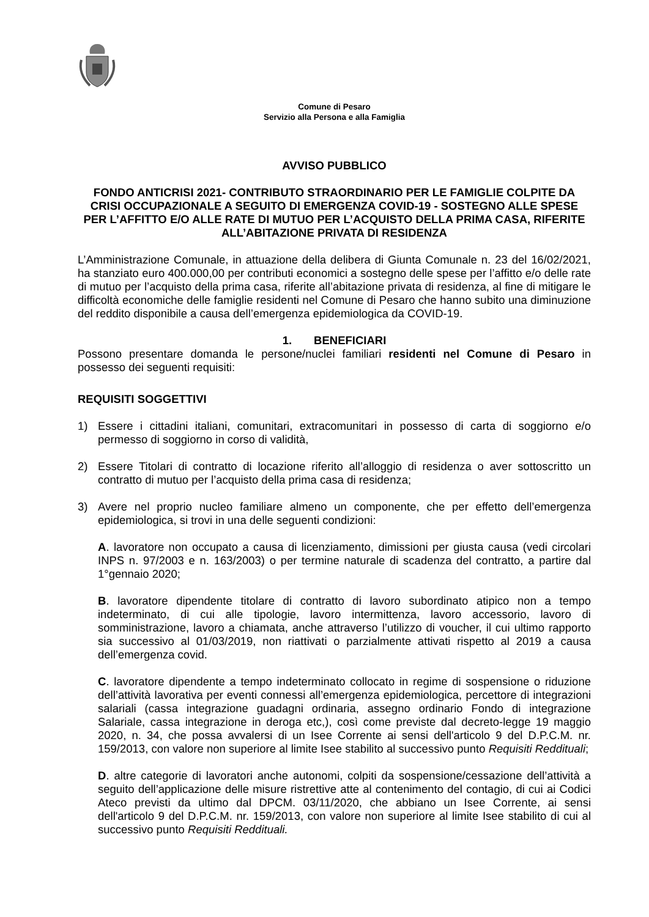Comune di Pesaro
Servizio alla Persona e alla Famiglia
AVVISO PUBBLICO
FONDO ANTICRISI 2021- CONTRIBUTO STRAORDINARIO PER LE FAMIGLIE COLPITE DA CRISI OCCUPAZIONALE A SEGUITO DI EMERGENZA COVID-19 - SOSTEGNO ALLE SPESE PER L’AFFITTO E/O ALLE RATE DI MUTUO PER L’ACQUISTO DELLA PRIMA CASA, RIFERITE ALL’ABITAZIONE PRIVATA DI RESIDENZA
L’Amministrazione Comunale, in attuazione della delibera di Giunta Comunale n. 23 del 16/02/2021, ha stanziato euro 400.000,00 per contributi economici a sostegno delle spese per l’affitto e/o delle rate di mutuo per l’acquisto della prima casa, riferite all’abitazione privata di residenza, al fine di mitigare le difficoltà economiche delle famiglie residenti nel Comune di Pesaro che hanno subito una diminuzione del reddito disponibile a causa dell’emergenza epidemiologica da COVID-19.
1. BENEFICIARI
Possono presentare domanda le persone/nuclei familiari residenti nel Comune di Pesaro in possesso dei seguenti requisiti:
REQUISITI SOGGETTIVI
1) Essere i cittadini italiani, comunitari, extracomunitari in possesso di carta di soggiorno e/o permesso di soggiorno in corso di validità,
2) Essere Titolari di contratto di locazione riferito all’alloggio di residenza o aver sottoscritto un contratto di mutuo per l’acquisto della prima casa di residenza;
3) Avere nel proprio nucleo familiare almeno un componente, che per effetto dell’emergenza epidemiologica, si trovi in una delle seguenti condizioni:
A. lavoratore non occupato a causa di licenziamento, dimissioni per giusta causa (vedi circolari INPS n. 97/2003 e n. 163/2003) o per termine naturale di scadenza del contratto, a partire dal 1°gennaio 2020;
B. lavoratore dipendente titolare di contratto di lavoro subordinato atipico non a tempo indeterminato, di cui alle tipologie, lavoro intermittenza, lavoro accessorio, lavoro di somministrazione, lavoro a chiamata, anche attraverso l’utilizzo di voucher, il cui ultimo rapporto sia successivo al 01/03/2019, non riattivati o parzialmente attivati rispetto al 2019 a causa dell’emergenza covid.
C. lavoratore dipendente a tempo indeterminato collocato in regime di sospensione o riduzione dell’attività lavorativa per eventi connessi all’emergenza epidemiologica, percettore di integrazioni salariali (cassa integrazione guadagni ordinaria, assegno ordinario Fondo di integrazione Salariale, cassa integrazione in deroga etc,), così come previste dal decreto-legge 19 maggio 2020, n. 34, che possa avvalersi di un Isee Corrente ai sensi dell'articolo 9 del D.P.C.M. nr. 159/2013, con valore non superiore al limite Isee stabilito al successivo punto Requisiti Reddituali;
D. altre categorie di lavoratori anche autonomi, colpiti da sospensione/cessazione dell’attività a seguito dell’applicazione delle misure ristrettive atte al contenimento del contagio, di cui ai Codici Ateco previsti da ultimo dal DPCM. 03/11/2020, che abbiano un Isee Corrente, ai sensi dell'articolo 9 del D.P.C.M. nr. 159/2013, con valore non superiore al limite Isee stabilito di cui al successivo punto Requisiti Reddituali.